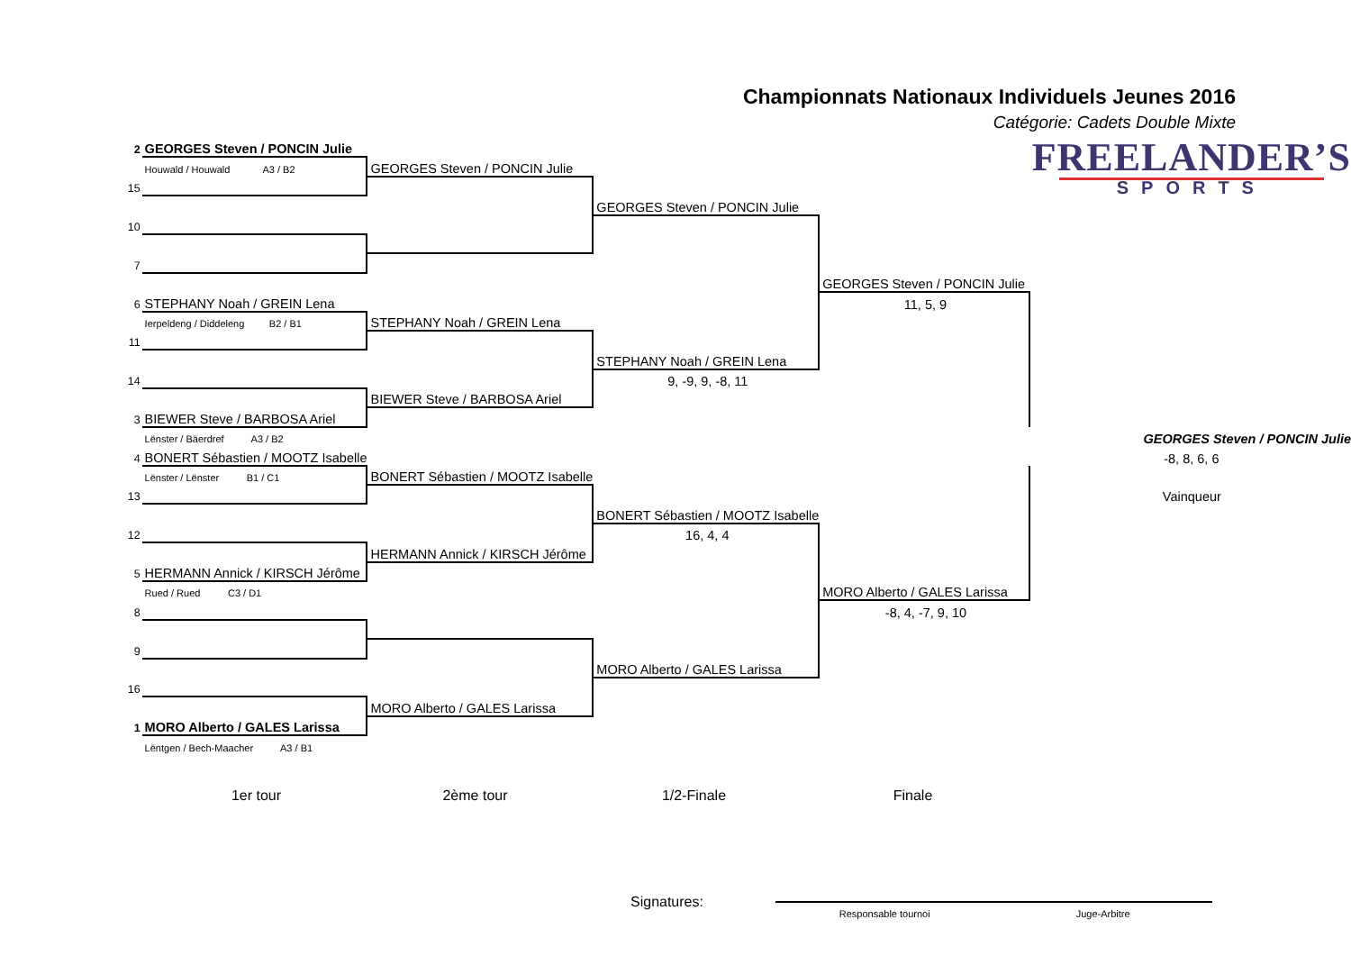Championnats Nationaux Individuels Jeunes 2016
Catégorie: Cadets Double Mixte
| 2 | GEORGES Steven / PONCIN Julie | | | | FREELANDER’S SPORTS |
| | Houwald / Houwald A3 / B2 | GEORGES Steven / PONCIN Julie | | | |
| 15 | | | | | |
| | | | GEORGES Steven / PONCIN Julie | | |
| 10 | | | | | |
| 7 | | | | | |
| | | | | GEORGES Steven / PONCIN Julie | |
| 6 | STEPHANY Noah / GREIN Lena | | | 11, 5, 9 | |
| | Ierpeldeng / Diddeleng B2 / B1 | STEPHANY Noah / GREIN Lena | | | |
| 11 | | | | | |
| | | | STEPHANY Noah / GREIN Lena | | |
| 14 | | | 9, -9, 9, -8, 11 | | |
| | | BIEWER Steve / BARBOSA Ariel | | | |
| 3 | BIEWER Steve / BARBOSA Ariel | | | | |
| | Lënster / Bäerdref A3 / B2 | | | | GEORGES Steven / PONCIN Julie |
| 4 | BONERT Sébastien / MOOTZ Isabelle | | | | -8, 8, 6, 6 |
| | Lënster / Lënster B1 / C1 | BONERT Sébastien / MOOTZ Isabelle | | | |
| 13 | | | | | Vainqueur |
| | | | BONERT Sébastien / MOOTZ Isabelle | | |
| 12 | | | 16, 4, 4 | | |
| | | HERMANN Annick / KIRSCH Jérôme | | | |
| 5 | HERMANN Annick / KIRSCH Jérôme | | | | |
| | Rued / Rued C3 / D1 | | | MORO Alberto / GALES Larissa | |
| 8 | | | | -8, 4, -7, 9, 10 | |
| 9 | | | | | |
| | | | MORO Alberto / GALES Larissa | | |
| 16 | | | | | |
| | | MORO Alberto / GALES Larissa | | | |
| 1 | MORO Alberto / GALES Larissa | | | | |
| | Lëntgen / Bech-Maacher A3 / B1 | | | | |
1er tour 2ème tour 1/2-Finale Finale
Signatures:
Responsable tournoi Juge-Arbitre